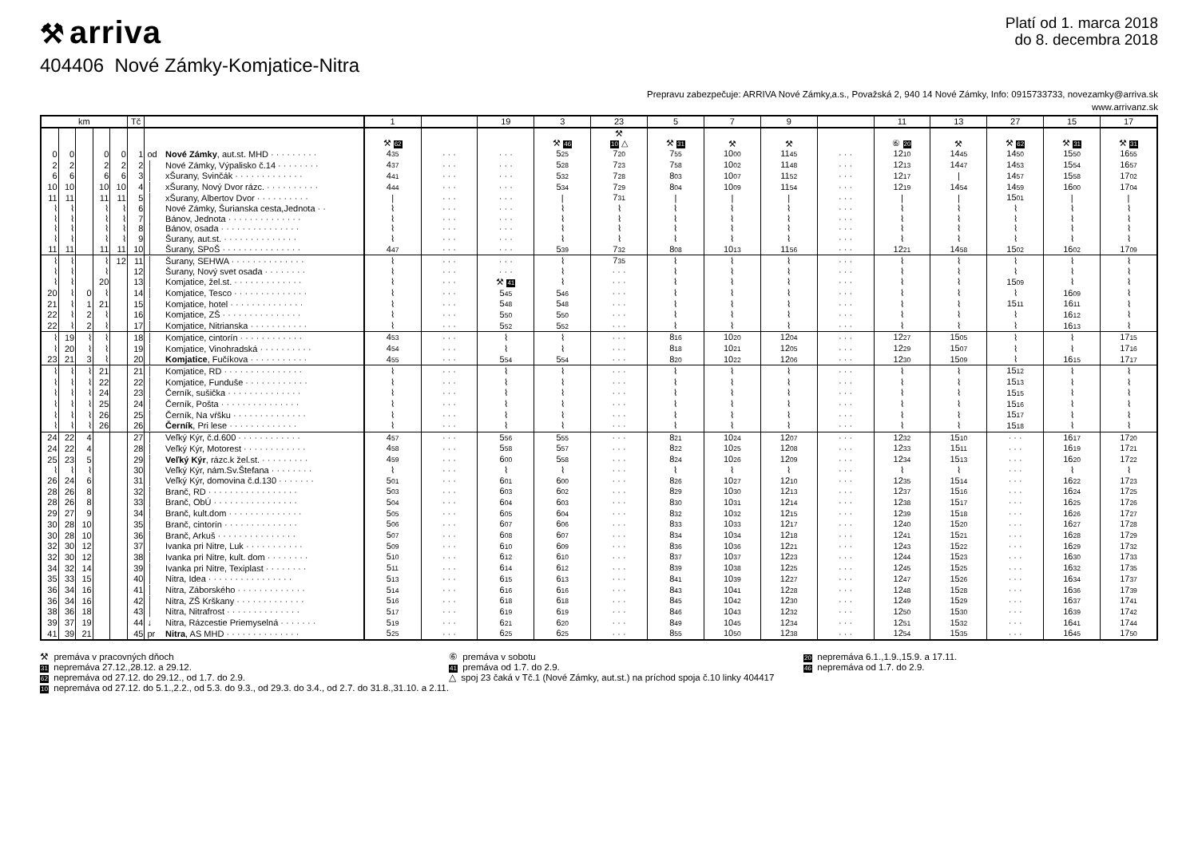⚒ arriva
Platí od 1. marca 2018
do 8. decembra 2018
404406 Nové Zámky-Komjatice-Nitra
Prepravu zabezpečuje: ARRIVA Nové Zámky,a.s., Považská 2, 940 14 Nové Zámky, Info: 0915733733, novezamky@arriva.sk
www.arrivanz.sk
| km | | | | | Tč | | | 1 | | 19 | 3 | 23 | 5 | 7 | 9 | | 11 | 13 | 27 | 15 | 17 |
| --- | --- | --- | --- | --- | --- | --- | --- | --- | --- | --- | --- | --- | --- | --- | --- | --- | --- | --- | --- | --- | --- |
| | | | | | | | | | | | | ⚒ | | | | | | | | | |
| | | | | | | | | ⚒ 62 | | | ⚒ 46 | 10 △ | ⚒ 31 | ⚒ | ⚒ | | ⑥ 20 | ⚒ | ⚒ 62 | ⚒ 31 | ⚒ 31 |
| 0 | 0 | | 0 | 0 | 1 | od | Nové Zámky , aut.st. MHD · · · · · · · · · | 4 35 | · · · | · · · | 5 25 | 7 20 | 7 55 | 10 00 | 11 45 | · · · | 12 10 | 14 45 | 14 50 | 15 50 | 16 55 |
| 2 | 2 | | 2 | 2 | 2 | │ | Nové Zámky, Výpalisko č.14 · · · · · · · · | 4 37 | · · · | · · · | 5 28 | 7 23 | 7 58 | 10 02 | 11 48 | · · · | 12 13 | 14 47 | 14 53 | 15 54 | 16 57 |
| 6 | 6 | | 6 | 6 | 3 | │ | xŠurany, Svinčák · · · · · · · · · · · · · | 4 41 | · · · | · · · | 5 32 | 7 28 | 8 03 | 10 07 | 11 52 | · · · | 12 17 | / | 14 57 | 15 58 | 17 02 |
| 10 | 10 | | 10 | 10 | 4 | │ | xŠurany, Nový Dvor rázc. · · · · · · · · · · | 4 44 | · · · | · · · | 5 34 | 7 29 | 8 04 | 10 09 | 11 54 | · · · | 12 19 | 14 54 | 14 59 | 16 00 | 17 04 |
| 11 | 11 | | 11 | 11 | 5 | │ | xŠurany, Albertov Dvor · · · · · · · · · · | / | · · · | · · · | / | 7 31 | / | / | / | · · · | / | / | 15 01 | / | / |
| ⌇ | ⌇ | | ⌇ | ⌇ | 6 | │ | Nové Zámky, Šurianska cesta,Jednota · · | ⌇ | · · · | · · · | ⌇ | ⌇ | ⌇ | ⌇ | ⌇ | · · · | ⌇ | ⌇ | ⌇ | ⌇ | ⌇ |
| ⌇ | ⌇ | | ⌇ | ⌇ | 7 | │ | Bánov, Jednota · · · · · · · · · · · · · · | ⌇ | · · · | · · · | ⌇ | ⌇ | ⌇ | ⌇ | ⌇ | · · · | ⌇ | ⌇ | ⌇ | ⌇ | ⌇ |
| ⌇ | ⌇ | | ⌇ | ⌇ | 8 | │ | Bánov, osada · · · · · · · · · · · · · · · | ⌇ | · · · | · · · | ⌇ | ⌇ | ⌇ | ⌇ | ⌇ | · · · | ⌇ | ⌇ | ⌇ | ⌇ | ⌇ |
| ⌇ | ⌇ | | ⌇ | ⌇ | 9 | │ | Šurany, aut.st. · · · · · · · · · · · · · · | ⌇ | · · · | · · · | ⌇ | ⌇ | ⌇ | ⌇ | ⌇ | · · · | ⌇ | ⌇ | ⌇ | ⌇ | ⌇ |
| 11 | 11 | | 11 | 11 | 10 | │ | Šurany, SPoŠ · · · · · · · · · · · · · · · | 4 47 | · · · | · · · | 5 39 | 7 32 | 8 08 | 10 13 | 11 56 | · · · | 12 21 | 14 58 | 15 02 | 16 02 | 17 09 |
| ⌇ | ⌇ | | ⌇ | 12 | 11 | │ | Šurany, SEHWA · · · · · · · · · · · · · · | ⌇ | · · · | · · · | ⌇ | 7 35 | ⌇ | ⌇ | ⌇ | · · · | ⌇ | ⌇ | ⌇ | ⌇ | ⌇ |
| ⌇ | ⌇ | | ⌇ | | 12 | │ | Šurany, Nový svet osada · · · · · · · · | ⌇ | · · · | · · · | ⌇ | · · · | ⌇ | ⌇ | ⌇ | · · · | ⌇ | ⌇ | ⌇ | ⌇ | ⌇ |
| ⌇ | ⌇ | | 20 | | 13 | │ | Komjatice, žel.st. · · · · · · · · · · · · · | ⌇ | · · · | ⚒ 41 | ⌇ | · · · | ⌇ | ⌇ | ⌇ | · · · | ⌇ | ⌇ | 15 09 | ⌇ | ⌇ |
| 20 | ⌇ | 0 | ⌇ | | 14 | │ | Komjatice, Tesco · · · · · · · · · · · · · · | ⌇ | · · · | 5 45 | 5 46 | · · · | ⌇ | ⌇ | ⌇ | · · · | ⌇ | ⌇ | ⌇ | 16 09 | ⌇ |
| 21 | ⌇ | 1 | 21 | | 15 | │ | Komjatice, hotel · · · · · · · · · · · · · · | ⌇ | · · · | 5 48 | 5 48 | · · · | ⌇ | ⌇ | ⌇ | · · · | ⌇ | ⌇ | 15 11 | 16 11 | ⌇ |
| 22 | ⌇ | 2 | ⌇ | | 16 | │ | Komjatice, ZŠ · · · · · · · · · · · · · · · | ⌇ | · · · | 5 50 | 5 50 | · · · | ⌇ | ⌇ | ⌇ | · · · | ⌇ | ⌇ | ⌇ | 16 12 | ⌇ |
| 22 | ⌇ | 2 | ⌇ | | 17 | │ | Komjatice, Nitrianska · · · · · · · · · · · | ⌇ | · · · | 5 52 | 5 52 | · · · | ⌇ | ⌇ | ⌇ | · · · | ⌇ | ⌇ | ⌇ | 16 13 | ⌇ |
| ⌇ | 19 | ⌇ | ⌇ | | 18 | │ | Komjatice, cintorín · · · · · · · · · · · · | 4 53 | · · · | ⌇ | ⌇ | · · · | 8 16 | 10 20 | 12 04 | · · · | 12 27 | 15 05 | ⌇ | ⌇ | 17 15 |
| ⌇ | 20 | ⌇ | ⌇ | | 19 | │ | Komjatice, Vinohradská · · · · · · · · · · | 4 54 | · · · | ⌇ | ⌇ | · · · | 8 18 | 10 21 | 12 05 | · · · | 12 29 | 15 07 | ⌇ | ⌇ | 17 16 |
| 23 | 21 | 3 | ⌇ | | 20 | │ | Komjatice , Fučíkova · · · · · · · · · · · | 4 55 | · · · | 5 54 | 5 54 | · · · | 8 20 | 10 22 | 12 06 | · · · | 12 30 | 15 09 | ⌇ | 16 15 | 17 17 |
| ⌇ | ⌇ | ⌇ | 21 | | 21 | │ | Komjatice, RD · · · · · · · · · · · · · · · | ⌇ | · · · | ⌇ | ⌇ | · · · | ⌇ | ⌇ | ⌇ | · · · | ⌇ | ⌇ | 15 12 | ⌇ | ⌇ |
| ⌇ | ⌇ | ⌇ | 22 | | 22 | │ | Komjatice, Funduše · · · · · · · · · · · · | ⌇ | · · · | ⌇ | ⌇ | · · · | ⌇ | ⌇ | ⌇ | · · · | ⌇ | ⌇ | 15 13 | ⌇ | ⌇ |
| ⌇ | ⌇ | ⌇ | 24 | | 23 | │ | Černík, sušička · · · · · · · · · · · · · · | ⌇ | · · · | ⌇ | ⌇ | · · · | ⌇ | ⌇ | ⌇ | · · · | ⌇ | ⌇ | 15 15 | ⌇ | ⌇ |
| ⌇ | ⌇ | ⌇ | 25 | | 24 | │ | Černík, Pošta · · · · · · · · · · · · · · · | ⌇ | · · · | ⌇ | ⌇ | · · · | ⌇ | ⌇ | ⌇ | · · · | ⌇ | ⌇ | 15 16 | ⌇ | ⌇ |
| ⌇ | ⌇ | ⌇ | 26 | | 25 | │ | Černík, Na vŕšku · · · · · · · · · · · · · · | ⌇ | · · · | ⌇ | ⌇ | · · · | ⌇ | ⌇ | ⌇ | · · · | ⌇ | ⌇ | 15 17 | ⌇ | ⌇ |
| ⌇ | ⌇ | ⌇ | 26 | | 26 | │ | Černík , Pri lese · · · · · · · · · · · · · | ⌇ | · · · | ⌇ | ⌇ | · · · | ⌇ | ⌇ | ⌇ | · · · | ⌇ | ⌇ | 15 18 | ⌇ | ⌇ |
| 24 | 22 | 4 | | | 27 | │ | Veľký Kýr, č.d.600 · · · · · · · · · · · · | 4 57 | · · · | 5 56 | 5 55 | · · · | 8 21 | 10 24 | 12 07 | · · · | 12 32 | 15 10 | · · · | 16 17 | 17 20 |
| 24 | 22 | 4 | | | 28 | │ | Veľký Kýr, Motorest · · · · · · · · · · · · | 4 58 | · · · | 5 58 | 5 57 | · · · | 8 22 | 10 25 | 12 08 | · · · | 12 33 | 15 11 | · · · | 16 19 | 17 21 |
| 25 | 23 | 5 | | | 29 | │ | Veľký Kýr , rázc.k žel.st. · · · · · · · · · | 4 59 | · · · | 6 00 | 5 58 | · · · | 8 24 | 10 26 | 12 09 | · · · | 12 34 | 15 13 | · · · | 16 20 | 17 22 |
| ⌇ | ⌇ | ⌇ | | | 30 | │ | Veľký Kýr, nám.Sv.Štefana · · · · · · · · | ⌇ | · · · | ⌇ | ⌇ | · · · | ⌇ | ⌇ | ⌇ | · · · | ⌇ | ⌇ | · · · | ⌇ | ⌇ |
| 26 | 24 | 6 | | | 31 | │ | Veľký Kýr, domovina č.d.130 · · · · · · · | 5 01 | · · · | 6 01 | 6 00 | · · · | 8 26 | 10 27 | 12 10 | · · · | 12 35 | 15 14 | · · · | 16 22 | 17 23 |
| 28 | 26 | 8 | | | 32 | │ | Branč, RD · · · · · · · · · · · · · · · · · | 5 03 | · · · | 6 03 | 6 02 | · · · | 8 29 | 10 30 | 12 13 | · · · | 12 37 | 15 16 | · · · | 16 24 | 17 25 |
| 28 | 26 | 8 | | | 33 | │ | Branč, ObÚ · · · · · · · · · · · · · · · · | 5 04 | · · · | 6 04 | 6 03 | · · · | 8 30 | 10 31 | 12 14 | · · · | 12 38 | 15 17 | · · · | 16 25 | 17 26 |
| 29 | 27 | 9 | | | 34 | │ | Branč, kult.dom · · · · · · · · · · · · · · | 5 05 | · · · | 6 05 | 6 04 | · · · | 8 32 | 10 32 | 12 15 | · · · | 12 39 | 15 18 | · · · | 16 26 | 17 27 |
| 30 | 28 | 10 | | | 35 | │ | Branč, cintorín · · · · · · · · · · · · · · | 5 06 | · · · | 6 07 | 6 06 | · · · | 8 33 | 10 33 | 12 17 | · · · | 12 40 | 15 20 | · · · | 16 27 | 17 28 |
| 30 | 28 | 10 | | | 36 | │ | Branč, Arkuš · · · · · · · · · · · · · · · | 5 07 | · · · | 6 08 | 6 07 | · · · | 8 34 | 10 34 | 12 18 | · · · | 12 41 | 15 21 | · · · | 16 28 | 17 29 |
| 32 | 30 | 12 | | | 37 | │ | Ivanka pri Nitre, Luk · · · · · · · · · · · | 5 09 | · · · | 6 10 | 6 09 | · · · | 8 36 | 10 36 | 12 21 | · · · | 12 43 | 15 22 | · · · | 16 29 | 17 32 |
| 32 | 30 | 12 | | | 38 | │ | Ivanka pri Nitre, kult. dom · · · · · · · · | 5 10 | · · · | 6 12 | 6 10 | · · · | 8 37 | 10 37 | 12 23 | · · · | 12 44 | 15 23 | · · · | 16 30 | 17 33 |
| 34 | 32 | 14 | | | 39 | │ | Ivanka pri Nitre, Texiplast · · · · · · · · | 5 11 | · · · | 6 14 | 6 12 | · · · | 8 39 | 10 38 | 12 25 | · · · | 12 45 | 15 25 | · · · | 16 32 | 17 35 |
| 35 | 33 | 15 | | | 40 | │ | Nitra, Idea · · · · · · · · · · · · · · · · | 5 13 | · · · | 6 15 | 6 13 | · · · | 8 41 | 10 39 | 12 27 | · · · | 12 47 | 15 26 | · · · | 16 34 | 17 37 |
| 36 | 34 | 16 | | | 41 | │ | Nitra, Záborského · · · · · · · · · · · · · | 5 14 | · · · | 6 16 | 6 16 | · · · | 8 43 | 10 41 | 12 28 | · · · | 12 48 | 15 28 | · · · | 16 36 | 17 39 |
| 36 | 34 | 16 | | | 42 | │ | Nitra, ZŠ Krškany · · · · · · · · · · · · · | 5 16 | · · · | 6 18 | 6 18 | · · · | 8 45 | 10 42 | 12 30 | · · · | 12 49 | 15 29 | · · · | 16 37 | 17 41 |
| 38 | 36 | 18 | | | 43 | │ | Nitra, Nitrafrost · · · · · · · · · · · · · · | 5 17 | · · · | 6 19 | 6 19 | · · · | 8 46 | 10 43 | 12 32 | · · · | 12 50 | 15 30 | · · · | 16 39 | 17 42 |
| 39 | 37 | 19 | | | 44 | ↓ | Nitra, Rázcestie Priemyselná · · · · · · · | 5 19 | · · · | 6 21 | 6 20 | · · · | 8 49 | 10 45 | 12 34 | · · · | 12 51 | 15 32 | · · · | 16 41 | 17 44 |
| 41 | 39 | 21 | | | 45 | pr | Nitra , AS MHD · · · · · · · · · · · · · · | 5 25 | · · · | 6 25 | 6 25 | · · · | 8 55 | 10 50 | 12 38 | · · · | 12 54 | 15 35 | · · · | 16 45 | 17 50 |
⚒ premáva v pracovných dňoch
31 nepremáva 27.12.,28.12. a 29.12.
62 nepremáva od 27.12. do 29.12., od 1.7. do 2.9.
10 nepremáva od 27.12. do 5.1.,2.2., od 5.3. do 9.3., od 29.3. do 3.4., od 2.7. do 31.8.,31.10. a 2.11.
⑥ premáva v sobotu
41 premáva od 1.7. do 2.9.
△ spoj 23 čaká v Tč.1 (Nové Zámky, aut.st.) na príchod spoja č.10 linky 404417
20 nepremáva 6.1.,1.9.,15.9. a 17.11.
46 nepremáva od 1.7. do 2.9.